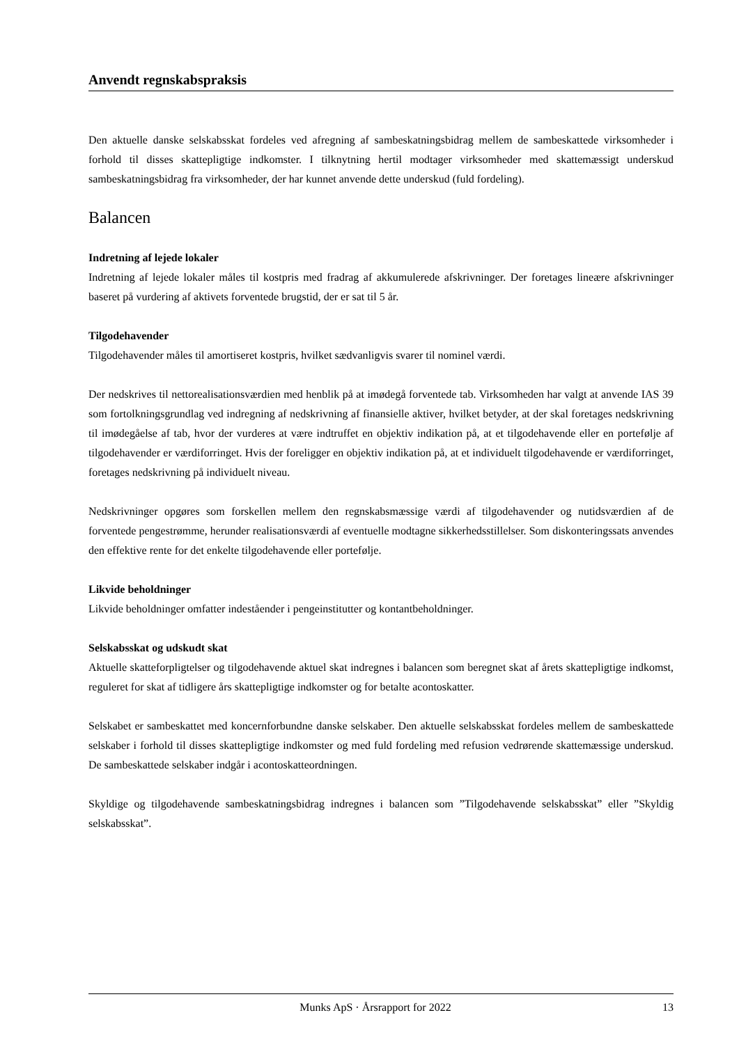Anvendt regnskabspraksis
Den aktuelle danske selskabsskat fordeles ved afregning af sambeskatningsbidrag mellem de sambeskattede virksomheder i forhold til disses skattepligtige indkomster. I tilknytning hertil modtager virksomheder med skattemæssigt underskud sambeskatningsbidrag fra virksomheder, der har kunnet anvende dette underskud (fuld fordeling).
Balancen
Indretning af lejede lokaler
Indretning af lejede lokaler måles til kostpris med fradrag af akkumulerede afskrivninger. Der foretages lineære afskrivninger baseret på vurdering af aktivets forventede brugstid, der er sat til 5 år.
Tilgodehavender
Tilgodehavender måles til amortiseret kostpris, hvilket sædvanligvis svarer til nominel værdi.
Der nedskrives til nettorealisationsværdien med henblik på at imødegå forventede tab. Virksomheden har valgt at anvende IAS 39 som fortolkningsgrundlag ved indregning af nedskrivning af finansielle aktiver, hvilket betyder, at der skal foretages nedskrivning til imødegåelse af tab, hvor der vurderes at være indtruffet en objektiv indikation på, at et tilgodehavende eller en portefølje af tilgodehavender er værdiforringet. Hvis der foreligger en objektiv indikation på, at et individuelt tilgodehavende er værdiforringet, foretages nedskrivning på individuelt niveau.
Nedskrivninger opgøres som forskellen mellem den regnskabsmæssige værdi af tilgodehavender og nutidsværdien af de forventede pengestrømme, herunder realisationsværdi af eventuelle modtagne sikkerhedsstillelser. Som diskonteringssats anvendes den effektive rente for det enkelte tilgodehavende eller portefølje.
Likvide beholdninger
Likvide beholdninger omfatter indeståender i pengeinstitutter og kontantbeholdninger.
Selskabsskat og udskudt skat
Aktuelle skatteforpligtelser og tilgodehavende aktuel skat indregnes i balancen som beregnet skat af årets skattepligtige indkomst, reguleret for skat af tidligere års skattepligtige indkomster og for betalte acontoskatter.
Selskabet er sambeskattet med koncernforbundne danske selskaber. Den aktuelle selskabsskat fordeles mellem de sambeskattede selskaber i forhold til disses skattepligtige indkomster og med fuld fordeling med refusion vedrørende skattemæssige underskud. De sambeskattede selskaber indgår i acontoskatteordningen.
Skyldige og tilgodehavende sambeskatningsbidrag indregnes i balancen som ”Tilgodehavende selskabsskat” eller ”Skyldig selskabsskat”.
Munks ApS · Årsrapport for 2022 13